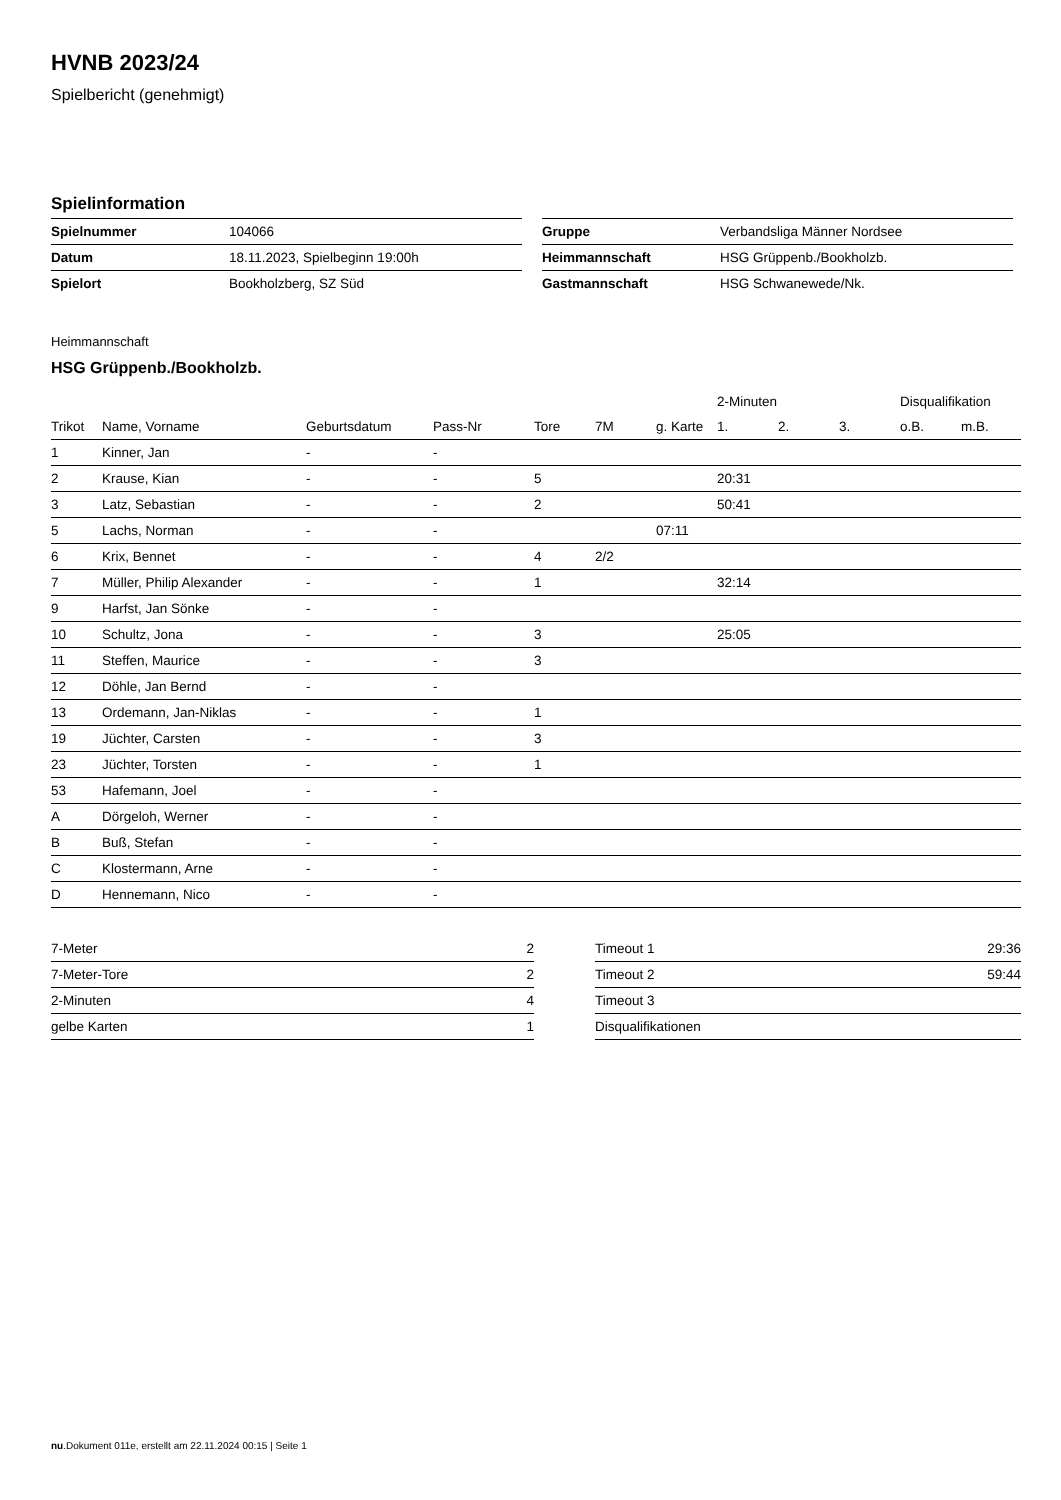HVNB 2023/24
Spielbericht (genehmigt)
Spielinformation
| Spielnummer | 104066 |
| Datum | 18.11.2023, Spielbeginn 19:00h |
| Spielort | Bookholzberg, SZ Süd |
| Gruppe | Verbandsliga Männer Nordsee |
| Heimmannschaft | HSG Grüppenb./Bookholzb. |
| Gastmannschaft | HSG Schwanewede/Nk. |
Heimmannschaft
HSG Grüppenb./Bookholzb.
| | | | | | | | 2-Minuten | | | Disqualifikation | |
| --- | --- | --- | --- | --- | --- | --- | --- | --- | --- | --- | --- |
| Trikot | Name, Vorname | Geburtsdatum | Pass-Nr | Tore | 7M | g. Karte | 1. | 2. | 3. | o.B. | m.B. |
| 1 | Kinner, Jan | - | - | | | | | | | | |
| 2 | Krause, Kian | - | - | 5 | | | 20:31 | | | | |
| 3 | Latz, Sebastian | - | - | 2 | | | 50:41 | | | | |
| 5 | Lachs, Norman | - | - | | | 07:11 | | | | | |
| 6 | Krix, Bennet | - | - | 4 | 2/2 | | | | | | |
| 7 | Müller, Philip Alexander | - | - | 1 | | | 32:14 | | | | |
| 9 | Harfst, Jan Sönke | - | - | | | | | | | | |
| 10 | Schultz, Jona | - | - | 3 | | | 25:05 | | | | |
| 11 | Steffen, Maurice | - | - | 3 | | | | | | | |
| 12 | Döhle, Jan Bernd | - | - | | | | | | | | |
| 13 | Ordemann, Jan-Niklas | - | - | 1 | | | | | | | |
| 19 | Jüchter, Carsten | - | - | 3 | | | | | | | |
| 23 | Jüchter, Torsten | - | - | 1 | | | | | | | |
| 53 | Hafemann, Joel | - | - | | | | | | | | |
| A | Dörgeloh, Werner | - | - | | | | | | | | |
| B | Buß, Stefan | - | - | | | | | | | | |
| C | Klostermann, Arne | - | - | | | | | | | | |
| D | Hennemann, Nico | - | - | | | | | | | | |
| 7-Meter | 2 |
| 7-Meter-Tore | 2 |
| 2-Minuten | 4 |
| gelbe Karten | 1 |
| Timeout 1 | 29:36 |
| Timeout 2 | 59:44 |
| Timeout 3 | |
| Disqualifikationen | |
nu.Dokument 011e, erstellt am 22.11.2024 00:15 | Seite 1